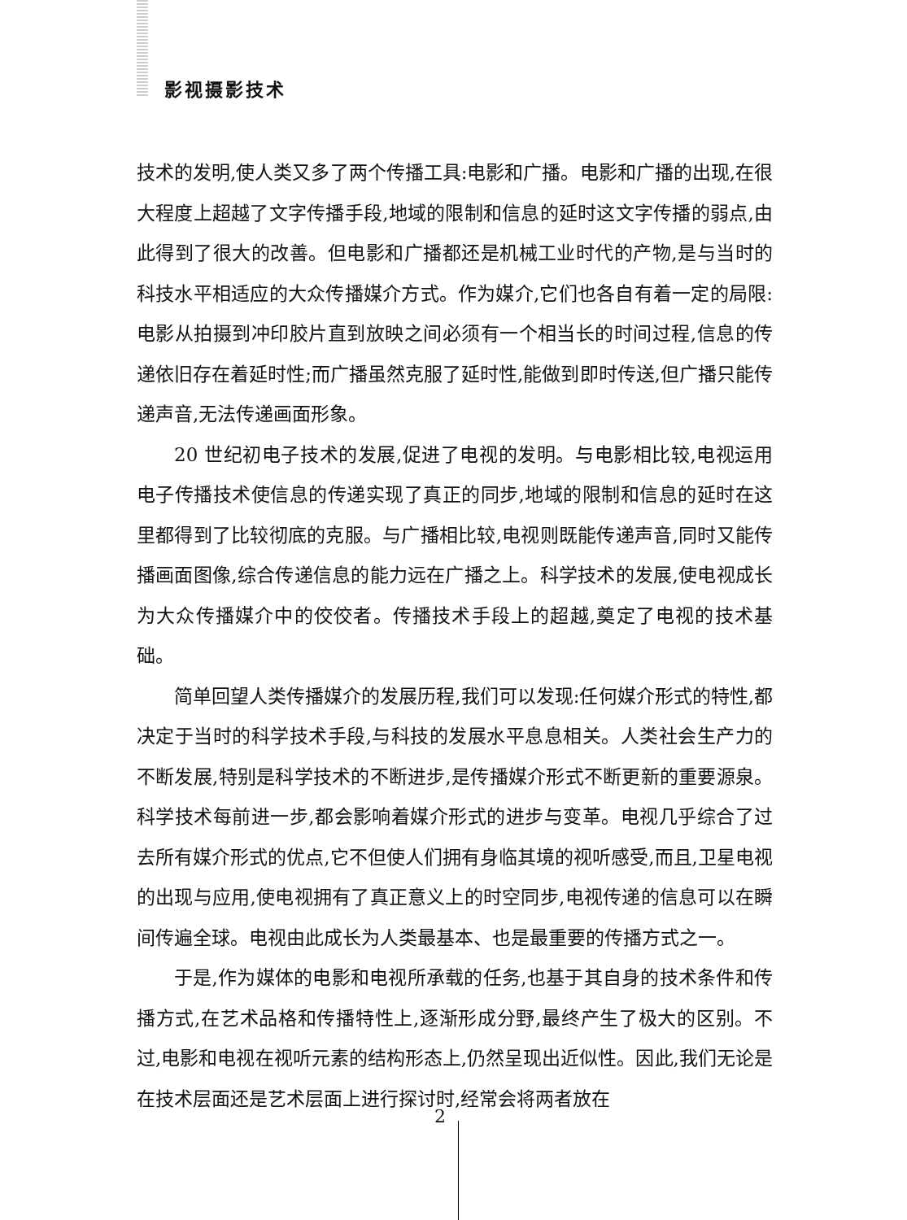影视摄影技术
技术的发明,使人类又多了两个传播工具:电影和广播。电影和广播的出现,在很大程度上超越了文字传播手段,地域的限制和信息的延时这文字传播的弱点,由此得到了很大的改善。但电影和广播都还是机械工业时代的产物,是与当时的科技水平相适应的大众传播媒介方式。作为媒介,它们也各自有着一定的局限:电影从拍摄到冲印胶片直到放映之间必须有一个相当长的时间过程,信息的传递依旧存在着延时性;而广播虽然克服了延时性,能做到即时传送,但广播只能传递声音,无法传递画面形象。
20 世纪初电子技术的发展,促进了电视的发明。与电影相比较,电视运用电子传播技术使信息的传递实现了真正的同步,地域的限制和信息的延时在这里都得到了比较彻底的克服。与广播相比较,电视则既能传递声音,同时又能传播画面图像,综合传递信息的能力远在广播之上。科学技术的发展,使电视成长为大众传播媒介中的佼佼者。传播技术手段上的超越,奠定了电视的技术基础。
简单回望人类传播媒介的发展历程,我们可以发现:任何媒介形式的特性,都决定于当时的科学技术手段,与科技的发展水平息息相关。人类社会生产力的不断发展,特别是科学技术的不断进步,是传播媒介形式不断更新的重要源泉。科学技术每前进一步,都会影响着媒介形式的进步与变革。电视几乎综合了过去所有媒介形式的优点,它不但使人们拥有身临其境的视听感受,而且,卫星电视的出现与应用,使电视拥有了真正意义上的时空同步,电视传递的信息可以在瞬间传遍全球。电视由此成长为人类最基本、也是最重要的传播方式之一。
于是,作为媒体的电影和电视所承载的任务,也基于其自身的技术条件和传播方式,在艺术品格和传播特性上,逐渐形成分野,最终产生了极大的区别。不过,电影和电视在视听元素的结构形态上,仍然呈现出近似性。因此,我们无论是在技术层面还是艺术层面上进行探讨时,经常会将两者放在
2